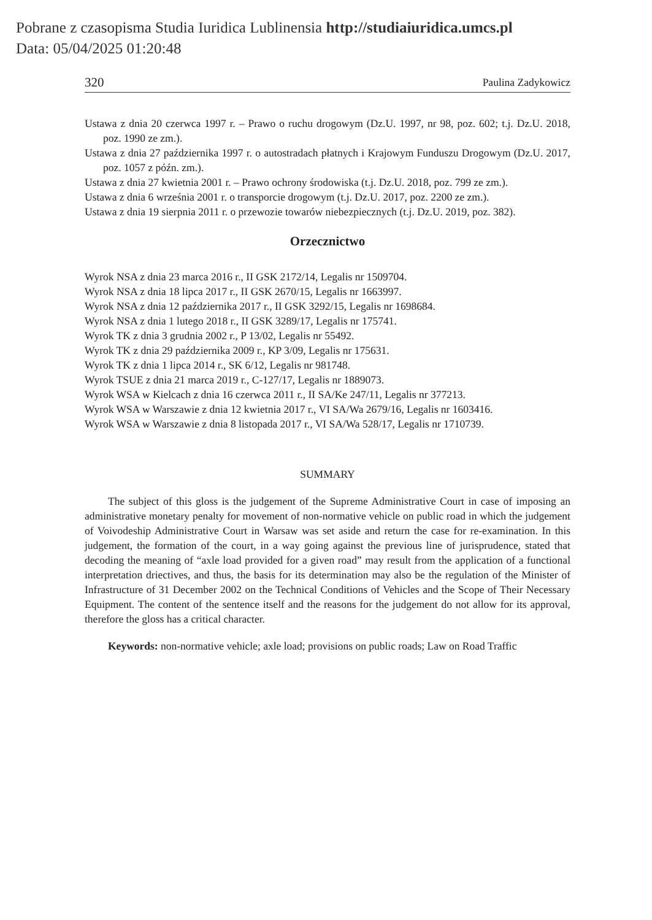Pobrane z czasopisma Studia Iuridica Lublinensia http://studiaiuridica.umcs.pl
Data: 05/04/2025 01:20:48
320 Paulina Zadykowicz
Ustawa z dnia 20 czerwca 1997 r. – Prawo o ruchu drogowym (Dz.U. 1997, nr 98, poz. 602; t.j. Dz.U. 2018, poz. 1990 ze zm.).
Ustawa z dnia 27 października 1997 r. o autostradach płatnych i Krajowym Funduszu Drogowym (Dz.U. 2017, poz. 1057 z późn. zm.).
Ustawa z dnia 27 kwietnia 2001 r. – Prawo ochrony środowiska (t.j. Dz.U. 2018, poz. 799 ze zm.).
Ustawa z dnia 6 września 2001 r. o transporcie drogowym (t.j. Dz.U. 2017, poz. 2200 ze zm.).
Ustawa z dnia 19 sierpnia 2011 r. o przewozie towarów niebezpiecznych (t.j. Dz.U. 2019, poz. 382).
Orzecznictwo
Wyrok NSA z dnia 23 marca 2016 r., II GSK 2172/14, Legalis nr 1509704.
Wyrok NSA z dnia 18 lipca 2017 r., II GSK 2670/15, Legalis nr 1663997.
Wyrok NSA z dnia 12 października 2017 r., II GSK 3292/15, Legalis nr 1698684.
Wyrok NSA z dnia 1 lutego 2018 r., II GSK 3289/17, Legalis nr 175741.
Wyrok TK z dnia 3 grudnia 2002 r., P 13/02, Legalis nr 55492.
Wyrok TK z dnia 29 października 2009 r., KP 3/09, Legalis nr 175631.
Wyrok TK z dnia 1 lipca 2014 r., SK 6/12, Legalis nr 981748.
Wyrok TSUE z dnia 21 marca 2019 r., C-127/17, Legalis nr 1889073.
Wyrok WSA w Kielcach z dnia 16 czerwca 2011 r., II SA/Ke 247/11, Legalis nr 377213.
Wyrok WSA w Warszawie z dnia 12 kwietnia 2017 r., VI SA/Wa 2679/16, Legalis nr 1603416.
Wyrok WSA w Warszawie z dnia 8 listopada 2017 r., VI SA/Wa 528/17, Legalis nr 1710739.
SUMMARY
The subject of this gloss is the judgement of the Supreme Administrative Court in case of imposing an administrative monetary penalty for movement of non-normative vehicle on public road in which the judgement of Voivodeship Administrative Court in Warsaw was set aside and return the case for re-examination. In this judgement, the formation of the court, in a way going against the previous line of jurisprudence, stated that decoding the meaning of “axle load provided for a given road” may result from the application of a functional interpretation driectives, and thus, the basis for its determination may also be the regulation of the Minister of Infrastructure of 31 December 2002 on the Technical Conditions of Vehicles and the Scope of Their Necessary Equipment. The content of the sentence itself and the reasons for the judgement do not allow for its approval, therefore the gloss has a critical character.
Keywords: non-normative vehicle; axle load; provisions on public roads; Law on Road Traffic